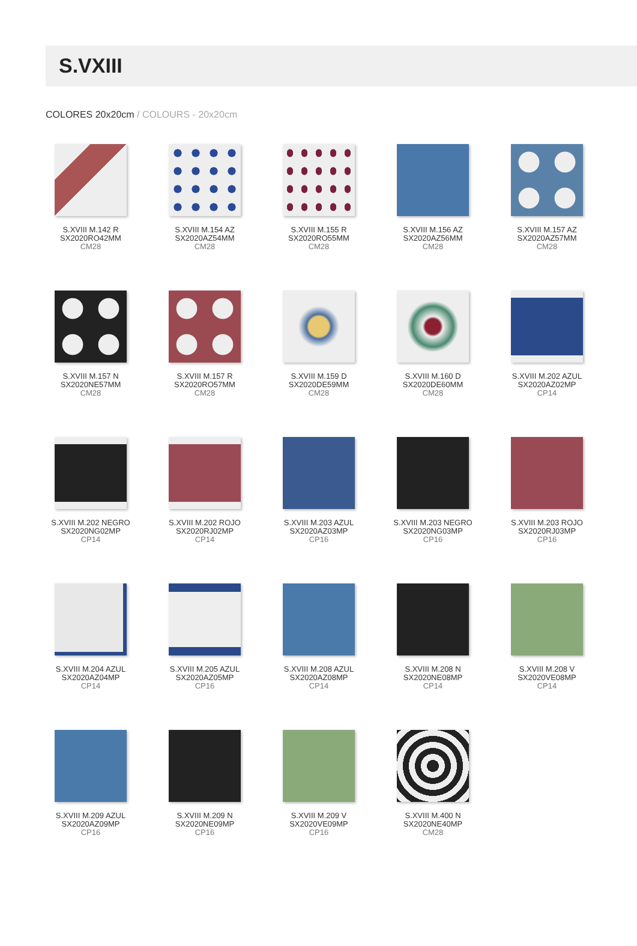S.VXIII
COLORES 20x20cm / COLOURS - 20x20cm
S.XVIII M.142 R
SX2020RO42MM
CM28
S.XVIII M.154 AZ
SX2020AZ54MM
CM28
S.XVIII M.155 R
SX2020RO55MM
CM28
S.XVIII M.156 AZ
SX2020AZ56MM
CM28
S.XVIII M.157 AZ
SX2020AZ57MM
CM28
S.XVIII M.157 N
SX2020NE57MM
CM28
S.XVIII M.157 R
SX2020RO57MM
CM28
S.XVIII M.159 D
SX2020DE59MM
CM28
S.XVIII M.160 D
SX2020DE60MM
CM28
S.XVIII M.202 AZUL
SX2020AZ02MP
CP14
S.XVIII M.202 NEGRO
SX2020NG02MP
CP14
S.XVIII M.202 ROJO
SX2020RJ02MP
CP14
S.XVIII M.203 AZUL
SX2020AZ03MP
CP16
S.XVIII M.203 NEGRO
SX2020NG03MP
CP16
S.XVIII M.203 ROJO
SX2020RJ03MP
CP16
S.XVIII M.204 AZUL
SX2020AZ04MP
CP14
S.XVIII M.205 AZUL
SX2020AZ05MP
CP16
S.XVIII M.208 AZUL
SX2020AZ08MP
CP14
S.XVIII M.208 N
SX2020NE08MP
CP14
S.XVIII M.208 V
SX2020VE08MP
CP14
S.XVIII M.209 AZUL
SX2020AZ09MP
CP16
S.XVIII M.209 N
SX2020NE09MP
CP16
S.XVIII M.209 V
SX2020VE09MP
CP16
S.XVIII M.400 N
SX2020NE40MP
CM28